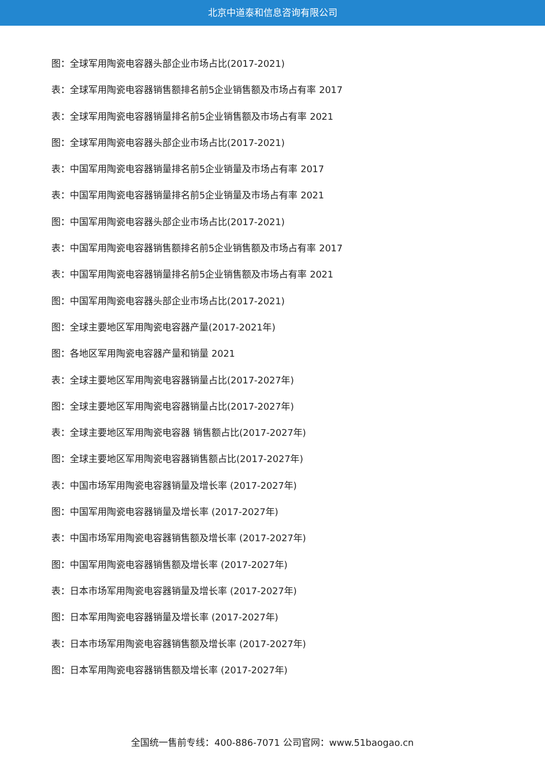北京中道泰和信息咨询有限公司
图：全球军用陶瓷电容器头部企业市场占比(2017-2021)
表：全球军用陶瓷电容器销售额排名前5企业销售额及市场占有率 2017
表：全球军用陶瓷电容器销量排名前5企业销售额及市场占有率 2021
图：全球军用陶瓷电容器头部企业市场占比(2017-2021)
表：中国军用陶瓷电容器销量排名前5企业销量及市场占有率 2017
表：中国军用陶瓷电容器销量排名前5企业销量及市场占有率 2021
图：中国军用陶瓷电容器头部企业市场占比(2017-2021)
表：中国军用陶瓷电容器销售额排名前5企业销售额及市场占有率 2017
表：中国军用陶瓷电容器销量排名前5企业销售额及市场占有率 2021
图：中国军用陶瓷电容器头部企业市场占比(2017-2021)
图：全球主要地区军用陶瓷电容器产量(2017-2021年)
图：各地区军用陶瓷电容器产量和销量 2021
表：全球主要地区军用陶瓷电容器销量占比(2017-2027年)
图：全球主要地区军用陶瓷电容器销量占比(2017-2027年)
表：全球主要地区军用陶瓷电容器 销售额占比(2017-2027年)
图：全球主要地区军用陶瓷电容器销售额占比(2017-2027年)
表：中国市场军用陶瓷电容器销量及增长率 (2017-2027年)
图：中国军用陶瓷电容器销量及增长率 (2017-2027年)
表：中国市场军用陶瓷电容器销售额及增长率 (2017-2027年)
图：中国军用陶瓷电容器销售额及增长率 (2017-2027年)
表：日本市场军用陶瓷电容器销量及增长率 (2017-2027年)
图：日本军用陶瓷电容器销量及增长率 (2017-2027年)
表：日本市场军用陶瓷电容器销售额及增长率 (2017-2027年)
图：日本军用陶瓷电容器销售额及增长率 (2017-2027年)
全国统一售前专线：400-886-7071 公司官网：www.51baogao.cn